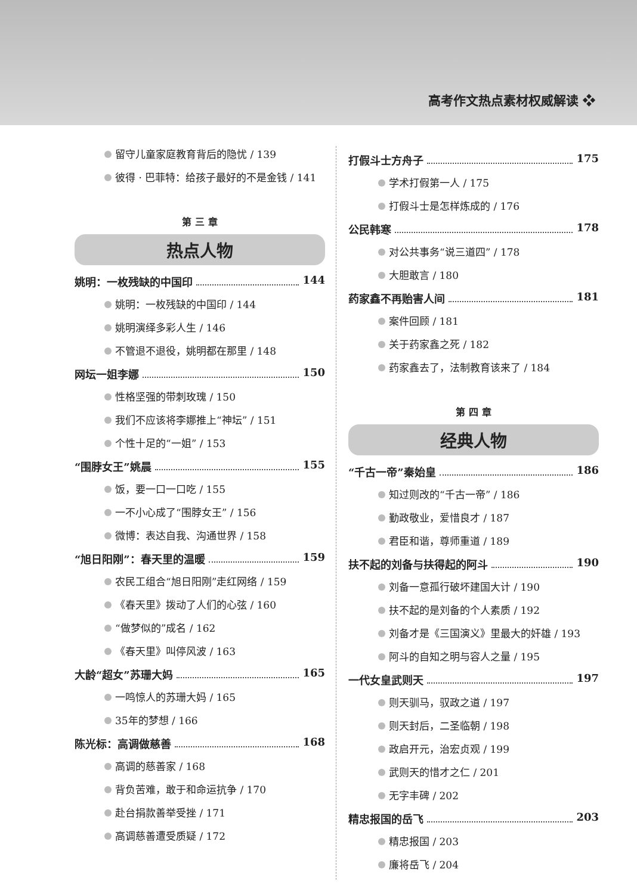高考作文热点素材权威解读 ❖
留守儿童家庭教育背后的隐忧 / 139
彼得 · 巴菲特：给孩子最好的不是金钱 / 141
第 三 章
热点人物
姚明：一枚残缺的中国印 144
姚明：一枚残缺的中国印 / 144
姚明演绎多彩人生 / 146
不管退不退役，姚明都在那里 / 148
网坛一姐李娜 150
性格坚强的带刺玫瑰 / 150
我们不应该将李娜推上“神坛” / 151
个性十足的“一姐” / 153
“围脖女王”姚晨 155
饭，要一口一口吃 / 155
一不小心成了“围脖女王” / 156
微博：表达自我、沟通世界 / 158
“旭日阳刚”：春天里的温暖 159
农民工组合“旭日阳刚”走红网络 / 159
《春天里》拨动了人们的心弦 / 160
“做梦似的”成名 / 162
《春天里》叫停风波 / 163
大龄“超女”苏珊大妈 165
一鸣惊人的苏珊大妈 / 165
35年的梦想 / 166
陈光标：高调做慈善 168
高调的慈善家 / 168
背负苦难，敢于和命运抗争 / 170
赴台捐款善举受挫 / 171
高调慈善遭受质疑 / 172
打假斗士方舟子 175
学术打假第一人 / 175
打假斗士是怎样炼成的 / 176
公民韩寒 178
对公共事务“说三道四” / 178
大胆敢言 / 180
药家鑫不再贻害人间 181
案件回顾 / 181
关于药家鑫之死 / 182
药家鑫去了，法制教育该来了 / 184
第 四 章
经典人物
“千古一帝”秦始皇 186
知过则改的“千古一帝” / 186
勤政敬业，爱惜良才 / 187
君臣和谐，尊师重道 / 189
扶不起的刘备与扶得起的阿斗 190
刘备一意孤行破坏建国大计 / 190
扶不起的是刘备的个人素质 / 192
刘备才是《三国演义》里最大的奸雄 / 193
阿斗的自知之明与容人之量 / 195
一代女皇武则天 197
则天驯马，驭政之道 / 197
则天封后，二圣临朝 / 198
政启开元，治宏贞观 / 199
武则天的惜才之仁 / 201
无字丰碑 / 202
精忠报国的岳飞 203
精忠报国 / 203
廉将岳飞 / 204